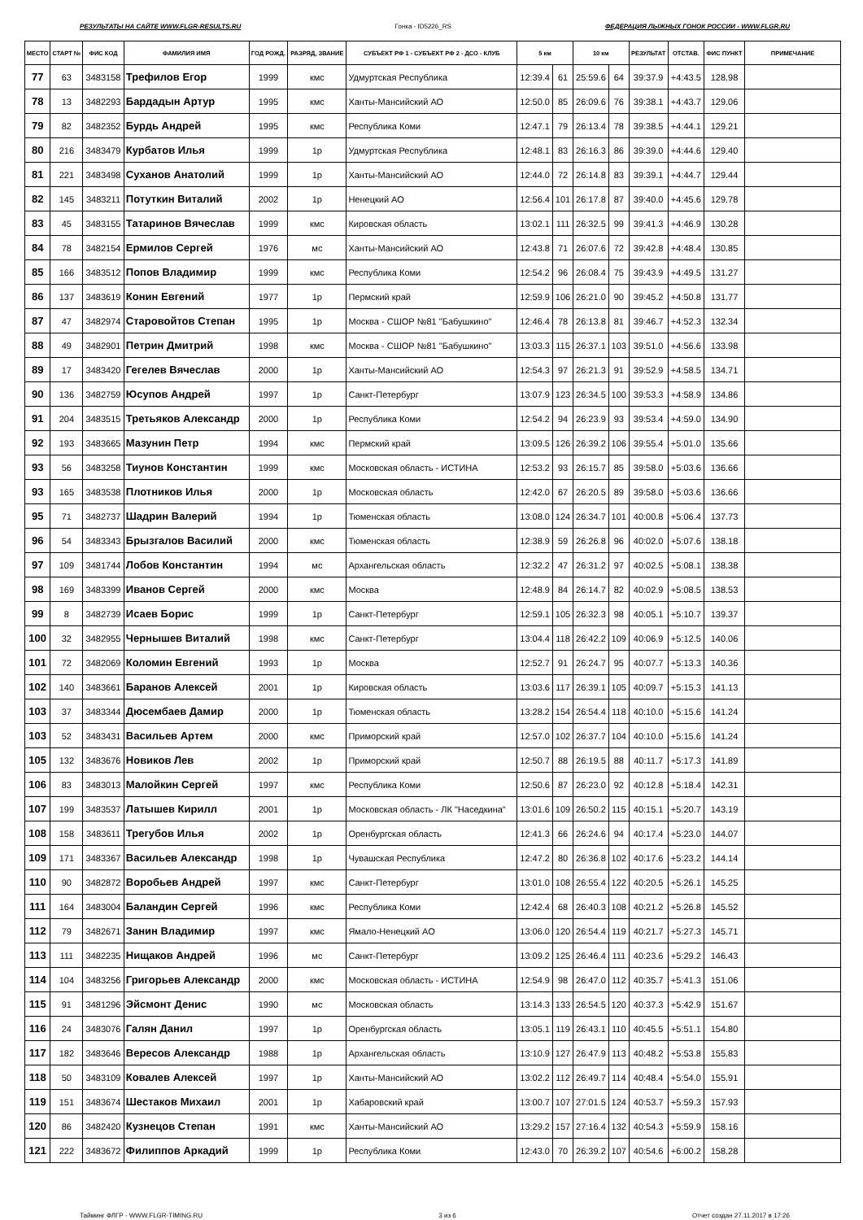РЕЗУЛЬТАТЫ НА САЙТЕ WWW.FLGR-RESULTS.RU Гонка - ID5226_RS ФЕДЕРАЦИЯ ЛЫЖНЫХ ГОНОК РОССИИ - WWW.FLGR.RU
| МЕСТО | СТАРТ № | ФИС КОД | ФАМИЛИЯ ИМЯ | ГОД РОЖД. | РАЗРЯД, ЗВАНИЕ | СУБЪЕКТ РФ 1 - СУБЪЕКТ РФ 2 - ДСО - КЛУБ | 5 км | | 10 км | | РЕЗУЛЬТАТ | ОТСТАВ. | ФИС ПУНКТ | ПРИМЕЧАНИЕ |
| --- | --- | --- | --- | --- | --- | --- | --- | --- | --- | --- | --- | --- | --- | --- |
| 77 | 63 | 3483158 | Трефилов Егор | 1999 | кмс | Удмуртская Республика | 12:39.4 | 61 | 25:59.6 | 64 | 39:37.9 | +4:43.5 | 128.98 | |
| 78 | 13 | 3482293 | Бардадын Артур | 1995 | кмс | Ханты-Мансийский АО | 12:50.0 | 85 | 26:09.6 | 76 | 39:38.1 | +4:43.7 | 129.06 | |
| 79 | 82 | 3482352 | Бурдь Андрей | 1995 | кмс | Республика Коми | 12:47.1 | 79 | 26:13.4 | 78 | 39:38.5 | +4:44.1 | 129.21 | |
| 80 | 216 | 3483479 | Курбатов Илья | 1999 | 1р | Удмуртская Республика | 12:48.1 | 83 | 26:16.3 | 86 | 39:39.0 | +4:44.6 | 129.40 | |
| 81 | 221 | 3483498 | Суханов Анатолий | 1999 | 1р | Ханты-Мансийский АО | 12:44.0 | 72 | 26:14.8 | 83 | 39:39.1 | +4:44.7 | 129.44 | |
| 82 | 145 | 3483211 | Потуткин Виталий | 2002 | 1р | Ненецкий АО | 12:56.4 | 101 | 26:17.8 | 87 | 39:40.0 | +4:45.6 | 129.78 | |
| 83 | 45 | 3483155 | Татаринов Вячеслав | 1999 | кмс | Кировская область | 13:02.1 | 111 | 26:32.5 | 99 | 39:41.3 | +4:46.9 | 130.28 | |
| 84 | 78 | 3482154 | Ермилов Сергей | 1976 | мс | Ханты-Мансийский АО | 12:43.8 | 71 | 26:07.6 | 72 | 39:42.8 | +4:48.4 | 130.85 | |
| 85 | 166 | 3483512 | Попов Владимир | 1999 | кмс | Республика Коми | 12:54.2 | 96 | 26:08.4 | 75 | 39:43.9 | +4:49.5 | 131.27 | |
| 86 | 137 | 3483619 | Конин Евгений | 1977 | 1р | Пермский край | 12:59.9 | 106 | 26:21.0 | 90 | 39:45.2 | +4:50.8 | 131.77 | |
| 87 | 47 | 3482974 | Старовойтов Степан | 1995 | 1р | Москва - СШОР №81 "Бабушкино" | 12:46.4 | 78 | 26:13.8 | 81 | 39:46.7 | +4:52.3 | 132.34 | |
| 88 | 49 | 3482901 | Петрин Дмитрий | 1998 | кмс | Москва - СШОР №81 "Бабушкино" | 13:03.3 | 115 | 26:37.1 | 103 | 39:51.0 | +4:56.6 | 133.98 | |
| 89 | 17 | 3483420 | Гегелев Вячеслав | 2000 | 1р | Ханты-Мансийский АО | 12:54.3 | 97 | 26:21.3 | 91 | 39:52.9 | +4:58.5 | 134.71 | |
| 90 | 136 | 3482759 | Юсупов Андрей | 1997 | 1р | Санкт-Петербург | 13:07.9 | 123 | 26:34.5 | 100 | 39:53.3 | +4:58.9 | 134.86 | |
| 91 | 204 | 3483515 | Третьяков Александр | 2000 | 1р | Республика Коми | 12:54.2 | 94 | 26:23.9 | 93 | 39:53.4 | +4:59.0 | 134.90 | |
| 92 | 193 | 3483665 | Мазунин Петр | 1994 | кмс | Пермский край | 13:09.5 | 126 | 26:39.2 | 106 | 39:55.4 | +5:01.0 | 135.66 | |
| 93 | 56 | 3483258 | Тиунов Константин | 1999 | кмс | Московская область - ИСТИНА | 12:53.2 | 93 | 26:15.7 | 85 | 39:58.0 | +5:03.6 | 136.66 | |
| 93 | 165 | 3483538 | Плотников Илья | 2000 | 1р | Московская область | 12:42.0 | 67 | 26:20.5 | 89 | 39:58.0 | +5:03.6 | 136.66 | |
| 95 | 71 | 3482737 | Шадрин Валерий | 1994 | 1р | Тюменская область | 13:08.0 | 124 | 26:34.7 | 101 | 40:00.8 | +5:06.4 | 137.73 | |
| 96 | 54 | 3483343 | Брызгалов Василий | 2000 | кмс | Тюменская область | 12:38.9 | 59 | 26:26.8 | 96 | 40:02.0 | +5:07.6 | 138.18 | |
| 97 | 109 | 3481744 | Лобов Константин | 1994 | мс | Архангельская область | 12:32.2 | 47 | 26:31.2 | 97 | 40:02.5 | +5:08.1 | 138.38 | |
| 98 | 169 | 3483399 | Иванов Сергей | 2000 | кмс | Москва | 12:48.9 | 84 | 26:14.7 | 82 | 40:02.9 | +5:08.5 | 138.53 | |
| 99 | 8 | 3482739 | Исаев Борис | 1999 | 1р | Санкт-Петербург | 12:59.1 | 105 | 26:32.3 | 98 | 40:05.1 | +5:10.7 | 139.37 | |
| 100 | 32 | 3482955 | Чернышев Виталий | 1998 | кмс | Санкт-Петербург | 13:04.4 | 118 | 26:42.2 | 109 | 40:06.9 | +5:12.5 | 140.06 | |
| 101 | 72 | 3482069 | Коломин Евгений | 1993 | 1р | Москва | 12:52.7 | 91 | 26:24.7 | 95 | 40:07.7 | +5:13.3 | 140.36 | |
| 102 | 140 | 3483661 | Баранов Алексей | 2001 | 1р | Кировская область | 13:03.6 | 117 | 26:39.1 | 105 | 40:09.7 | +5:15.3 | 141.13 | |
| 103 | 37 | 3483344 | Дюсембаев Дамир | 2000 | 1р | Тюменская область | 13:28.2 | 154 | 26:54.4 | 118 | 40:10.0 | +5:15.6 | 141.24 | |
| 103 | 52 | 3483431 | Васильев Артем | 2000 | кмс | Приморский край | 12:57.0 | 102 | 26:37.7 | 104 | 40:10.0 | +5:15.6 | 141.24 | |
| 105 | 132 | 3483676 | Новиков Лев | 2002 | 1р | Приморский край | 12:50.7 | 88 | 26:19.5 | 88 | 40:11.7 | +5:17.3 | 141.89 | |
| 106 | 83 | 3483013 | Малойкин Сергей | 1997 | кмс | Республика Коми | 12:50.6 | 87 | 26:23.0 | 92 | 40:12.8 | +5:18.4 | 142.31 | |
| 107 | 199 | 3483537 | Латышев Кирилл | 2001 | 1р | Московская область - ЛК "Наседкина" | 13:01.6 | 109 | 26:50.2 | 115 | 40:15.1 | +5:20.7 | 143.19 | |
| 108 | 158 | 3483611 | Трегубов Илья | 2002 | 1р | Оренбургская область | 12:41.3 | 66 | 26:24.6 | 94 | 40:17.4 | +5:23.0 | 144.07 | |
| 109 | 171 | 3483367 | Васильев Александр | 1998 | 1р | Чувашская Республика | 12:47.2 | 80 | 26:36.8 | 102 | 40:17.6 | +5:23.2 | 144.14 | |
| 110 | 90 | 3482872 | Воробьев Андрей | 1997 | кмс | Санкт-Петербург | 13:01.0 | 108 | 26:55.4 | 122 | 40:20.5 | +5:26.1 | 145.25 | |
| 111 | 164 | 3483004 | Баландин Сергей | 1996 | кмс | Республика Коми | 12:42.4 | 68 | 26:40.3 | 108 | 40:21.2 | +5:26.8 | 145.52 | |
| 112 | 79 | 3482671 | Занин Владимир | 1997 | кмс | Ямало-Ненецкий АО | 13:06.0 | 120 | 26:54.4 | 119 | 40:21.7 | +5:27.3 | 145.71 | |
| 113 | 111 | 3482235 | Нищаков Андрей | 1996 | мс | Санкт-Петербург | 13:09.2 | 125 | 26:46.4 | 111 | 40:23.6 | +5:29.2 | 146.43 | |
| 114 | 104 | 3483256 | Григорьев Александр | 2000 | кмс | Московская область - ИСТИНА | 12:54.9 | 98 | 26:47.0 | 112 | 40:35.7 | +5:41.3 | 151.06 | |
| 115 | 91 | 3481296 | Эйсмонт Денис | 1990 | мс | Московская область | 13:14.3 | 133 | 26:54.5 | 120 | 40:37.3 | +5:42.9 | 151.67 | |
| 116 | 24 | 3483076 | Галян Данил | 1997 | 1р | Оренбургская область | 13:05.1 | 119 | 26:43.1 | 110 | 40:45.5 | +5:51.1 | 154.80 | |
| 117 | 182 | 3483646 | Вересов Александр | 1988 | 1р | Архангельская область | 13:10.9 | 127 | 26:47.9 | 113 | 40:48.2 | +5:53.8 | 155.83 | |
| 118 | 50 | 3483109 | Ковалев Алексей | 1997 | 1р | Ханты-Мансийский АО | 13:02.2 | 112 | 26:49.7 | 114 | 40:48.4 | +5:54.0 | 155.91 | |
| 119 | 151 | 3483674 | Шестаков Михаил | 2001 | 1р | Хабаровский край | 13:00.7 | 107 | 27:01.5 | 124 | 40:53.7 | +5:59.3 | 157.93 | |
| 120 | 86 | 3482420 | Кузнецов Степан | 1991 | кмс | Ханты-Мансийский АО | 13:29.2 | 157 | 27:16.4 | 132 | 40:54.3 | +5:59.9 | 158.16 | |
| 121 | 222 | 3483672 | Филиппов Аркадий | 1999 | 1р | Республика Коми | 12:43.0 | 70 | 26:39.2 | 107 | 40:54.6 | +6:00.2 | 158.28 | |
Тайминг ФЛГР - WWW.FLGR-TIMING.RU 3 из 6 Отчет создан 27.11.2017 в 17:26